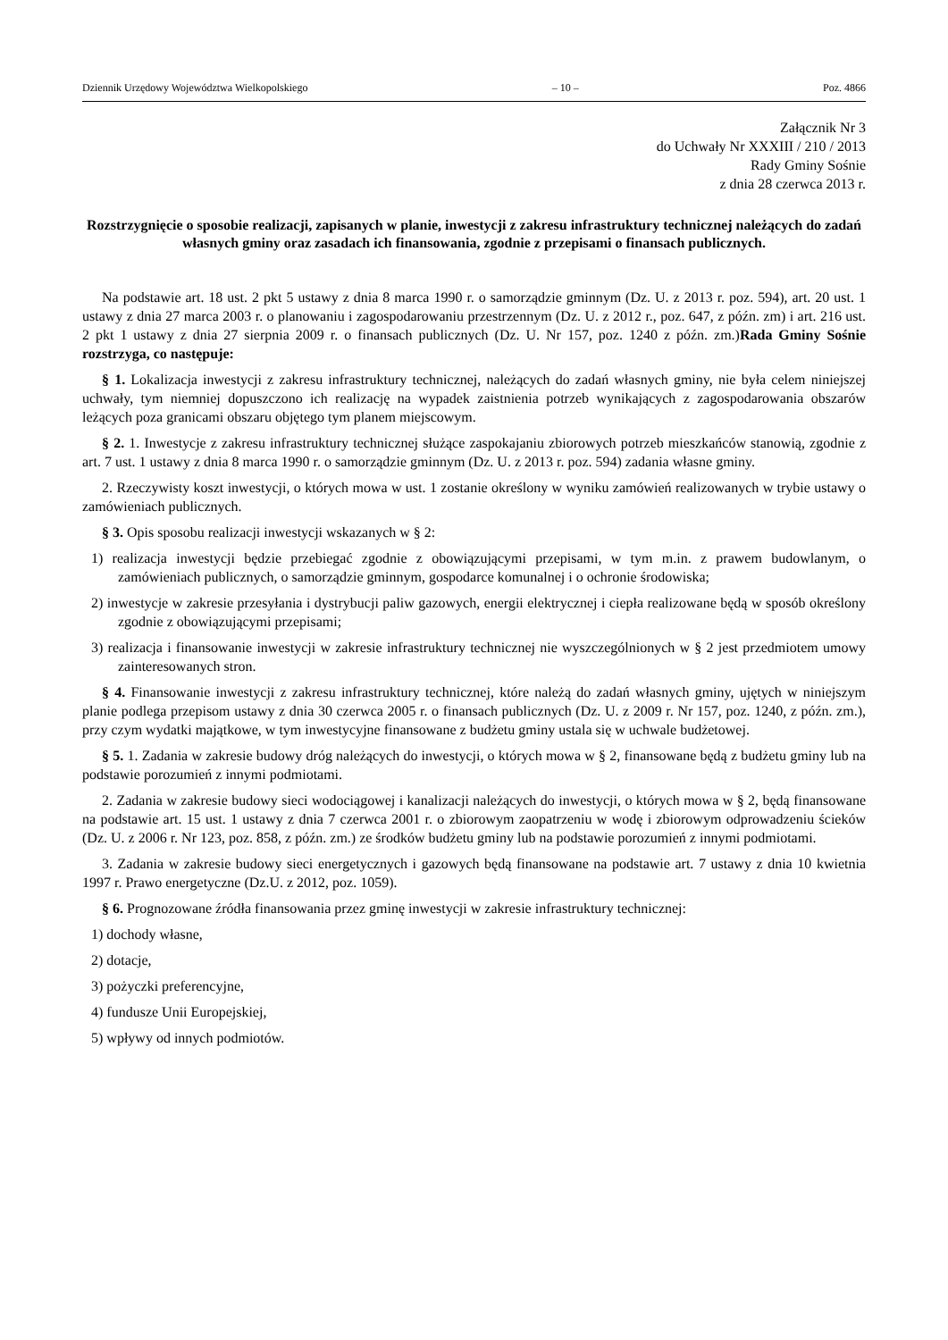Dziennik Urzędowy Województwa Wielkopolskiego – 10 – Poz. 4866
Załącznik Nr 3
do Uchwały Nr XXXIII / 210 / 2013
Rady Gminy Sośnie
z dnia 28 czerwca 2013 r.
Rozstrzygnięcie o sposobie realizacji, zapisanych w planie, inwestycji z zakresu infrastruktury technicznej należących do zadań własnych gminy oraz zasadach ich finansowania, zgodnie z przepisami o finansach publicznych.
Na podstawie art. 18 ust. 2 pkt 5 ustawy z dnia 8 marca 1990 r. o samorządzie gminnym (Dz. U. z 2013 r. poz. 594), art. 20 ust. 1 ustawy z dnia 27 marca 2003 r. o planowaniu i zagospodarowaniu przestrzennym (Dz. U. z 2012 r., poz. 647, z późn. zm) i art. 216 ust. 2 pkt 1 ustawy z dnia 27 sierpnia 2009 r. o finansach publicznych (Dz. U. Nr 157, poz. 1240 z późn. zm.)Rada Gminy Sośnie rozstrzyga, co następuje:
§ 1. Lokalizacja inwestycji z zakresu infrastruktury technicznej, należących do zadań własnych gminy, nie była celem niniejszej uchwały, tym niemniej dopuszczono ich realizację na wypadek zaistnienia potrzeb wynikających z zagospodarowania obszarów leżących poza granicami obszaru objętego tym planem miejscowym.
§ 2. 1. Inwestycje z zakresu infrastruktury technicznej służące zaspokajaniu zbiorowych potrzeb mieszkańców stanowią, zgodnie z art. 7 ust. 1 ustawy z dnia 8 marca 1990 r. o samorządzie gminnym (Dz. U. z 2013 r. poz. 594) zadania własne gminy.
2. Rzeczywisty koszt inwestycji, o których mowa w ust. 1 zostanie określony w wyniku zamówień realizowanych w trybie ustawy o zamówieniach publicznych.
§ 3. Opis sposobu realizacji inwestycji wskazanych w § 2:
1) realizacja inwestycji będzie przebiegać zgodnie z obowiązującymi przepisami, w tym m.in. z prawem budowlanym, o zamówieniach publicznych, o samorządzie gminnym, gospodarce komunalnej i o ochronie środowiska;
2) inwestycje w zakresie przesyłania i dystrybucji paliw gazowych, energii elektrycznej i ciepła realizowane będą w sposób określony zgodnie z obowiązującymi przepisami;
3) realizacja i finansowanie inwestycji w zakresie infrastruktury technicznej nie wyszczególnionych w § 2 jest przedmiotem umowy zainteresowanych stron.
§ 4. Finansowanie inwestycji z zakresu infrastruktury technicznej, które należą do zadań własnych gminy, ujętych w niniejszym planie podlega przepisom ustawy z dnia 30 czerwca 2005 r. o finansach publicznych (Dz. U. z 2009 r. Nr 157, poz. 1240, z późn. zm.), przy czym wydatki majątkowe, w tym inwestycyjne finansowane z budżetu gminy ustala się w uchwale budżetowej.
§ 5. 1. Zadania w zakresie budowy dróg należących do inwestycji, o których mowa w § 2, finansowane będą z budżetu gminy lub na podstawie porozumień z innymi podmiotami.
2. Zadania w zakresie budowy sieci wodociągowej i kanalizacji należących do inwestycji, o których mowa w § 2, będą finansowane na podstawie art. 15 ust. 1 ustawy z dnia 7 czerwca 2001 r. o zbiorowym zaopatrzeniu w wodę i zbiorowym odprowadzeniu ścieków (Dz. U. z 2006 r. Nr 123, poz. 858, z późn. zm.) ze środków budżetu gminy lub na podstawie porozumień z innymi podmiotami.
3. Zadania w zakresie budowy sieci energetycznych i gazowych będą finansowane na podstawie art. 7 ustawy z dnia 10 kwietnia 1997 r. Prawo energetyczne (Dz.U. z 2012, poz. 1059).
§ 6. Prognozowane źródła finansowania przez gminę inwestycji w zakresie infrastruktury technicznej:
1) dochody własne,
2) dotacje,
3) pożyczki preferencyjne,
4) fundusze Unii Europejskiej,
5) wpływy od innych podmiotów.